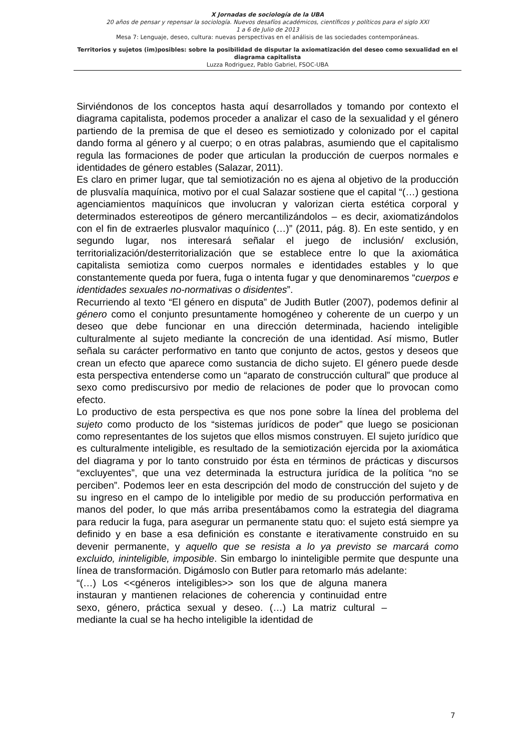X Jornadas de sociología de la UBA
20 años de pensar y repensar la sociología. Nuevos desafíos académicos, científicos y políticos para el siglo XXI
1 a 6 de Julio de 2013
Mesa 7: Lenguaje, deseo, cultura: nuevas perspectivas en el análisis de las sociedades contemporáneas.
Territorios y sujetos (im)posibles: sobre la posibilidad de disputar la axiomatización del deseo como sexualidad en el diagrama capitalista
Luzza Rodriguez, Pablo Gabriel, FSOC-UBA
Sirviéndonos de los conceptos hasta aquí desarrollados y tomando por contexto el diagrama capitalista, podemos proceder a analizar el caso de la sexualidad y el género partiendo de la premisa de que el deseo es semiotizado y colonizado por el capital dando forma al género y al cuerpo; o en otras palabras, asumiendo que el capitalismo regula las formaciones de poder que articulan la producción de cuerpos normales e identidades de género estables (Salazar, 2011).
Es claro en primer lugar, que tal semiotización no es ajena al objetivo de la producción de plusvalía maquínica, motivo por el cual Salazar sostiene que el capital “(…) gestiona agenciamientos maquínicos que involucran y valorizan cierta estética corporal y determinados estereotipos de género mercantilizándolos – es decir, axiomatizándolos con el fin de extraerles plusvalor maquínico (…)” (2011, pág. 8). En este sentido, y en segundo lugar, nos interesará señalar el juego de inclusión/ exclusión, territorialización/desterritorialización que se establece entre lo que la axiomática capitalista semiotiza como cuerpos normales e identidades estables y lo que constantemente queda por fuera, fuga o intenta fugar y que denominaremos “cuerpos e identidades sexuales no-normativas o disidentes”.
Recurriendo al texto “El género en disputa” de Judith Butler (2007), podemos definir al género como el conjunto presuntamente homogéneo y coherente de un cuerpo y un deseo que debe funcionar en una dirección determinada, haciendo inteligible culturalmente al sujeto mediante la concreción de una identidad. Así mismo, Butler señala su carácter performativo en tanto que conjunto de actos, gestos y deseos que crean un efecto que aparece como sustancia de dicho sujeto. El género puede desde esta perspectiva entenderse como un “aparato de construcción cultural” que produce al sexo como prediscursivo por medio de relaciones de poder que lo provocan como efecto.
Lo productivo de esta perspectiva es que nos pone sobre la línea del problema del sujeto como producto de los “sistemas jurídicos de poder” que luego se posicionan como representantes de los sujetos que ellos mismos construyen. El sujeto jurídico que es culturalmente inteligible, es resultado de la semiotización ejercida por la axiomática del diagrama y por lo tanto construido por ésta en términos de prácticas y discursos “excluyentes”, que una vez determinada la estructura jurídica de la política “no se perciben”. Podemos leer en esta descripción del modo de construcción del sujeto y de su ingreso en el campo de lo inteligible por medio de su producción performativa en manos del poder, lo que más arriba presentábamos como la estrategia del diagrama para reducir la fuga, para asegurar un permanente statu quo: el sujeto está siempre ya definido y en base a esa definición es constante e iterativamente construido en su devenir permanente, y aquello que se resista a lo ya previsto se marcará como excluido, ininteligible, imposible. Sin embargo lo ininteligible permite que despunte una línea de transformación. Digámoslo con Butler para retomarlo más adelante:
“(…) Los <<géneros inteligibles>> son los que de alguna manera instauran y mantienen relaciones de coherencia y continuidad entre sexo, género, práctica sexual y deseo. (…) La matriz cultural – mediante la cual se ha hecho inteligible la identidad de
7